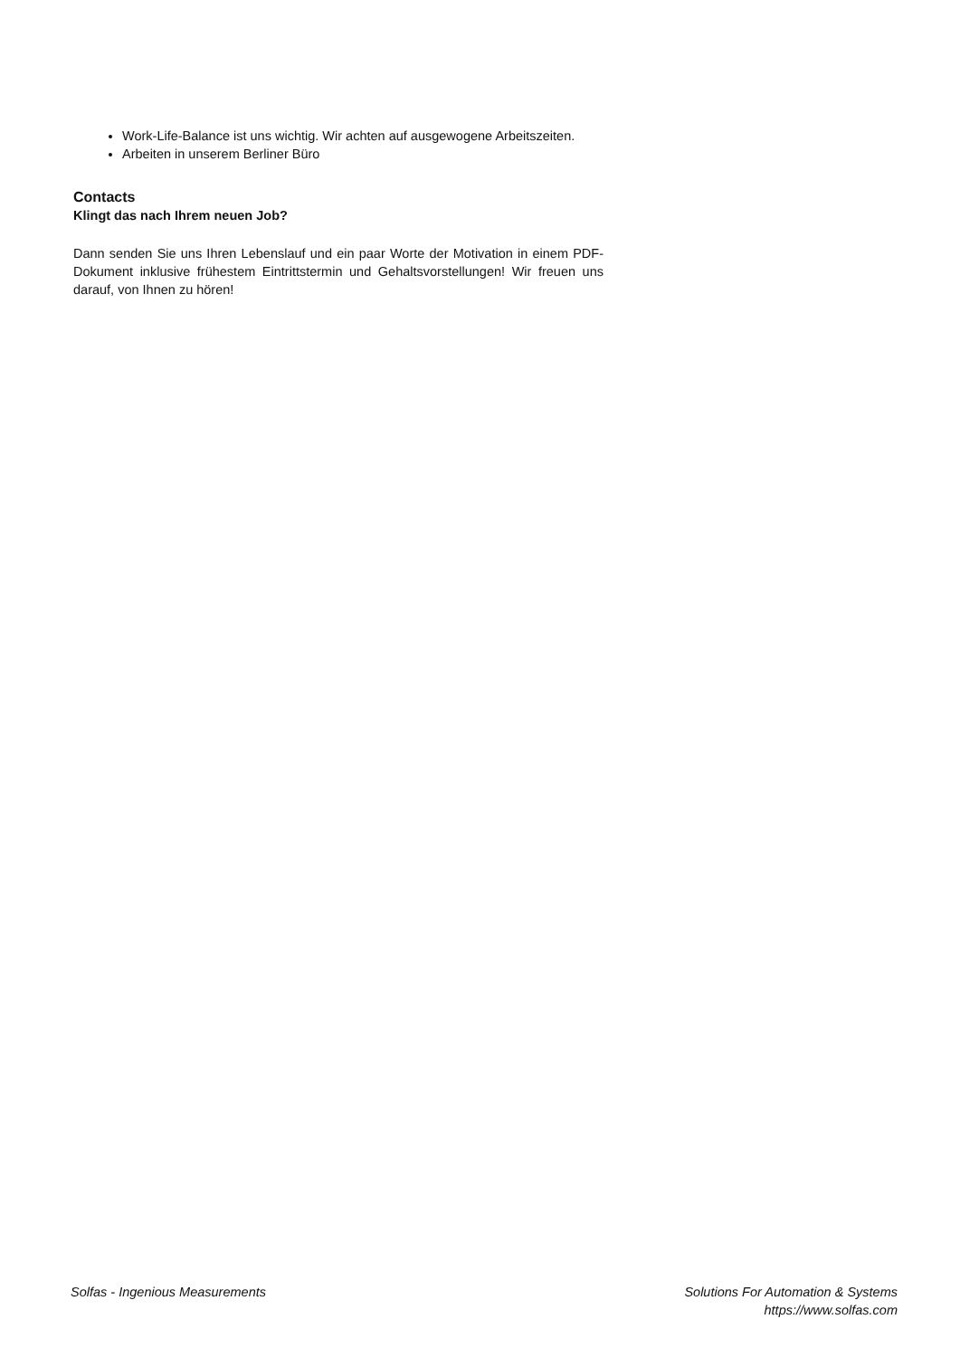Work-Life-Balance ist uns wichtig. Wir achten auf ausgewogene Arbeitszeiten.
Arbeiten in unserem Berliner Büro
Contacts
Klingt das nach Ihrem neuen Job?
Dann senden Sie uns Ihren Lebenslauf und ein paar Worte der Motivation in einem PDF-Dokument inklusive frühestem Eintrittstermin und Gehaltsvorstellungen! Wir freuen uns darauf, von Ihnen zu hören!
Solfas - Ingenious Measurements
Solutions For Automation & Systems
https://www.solfas.com